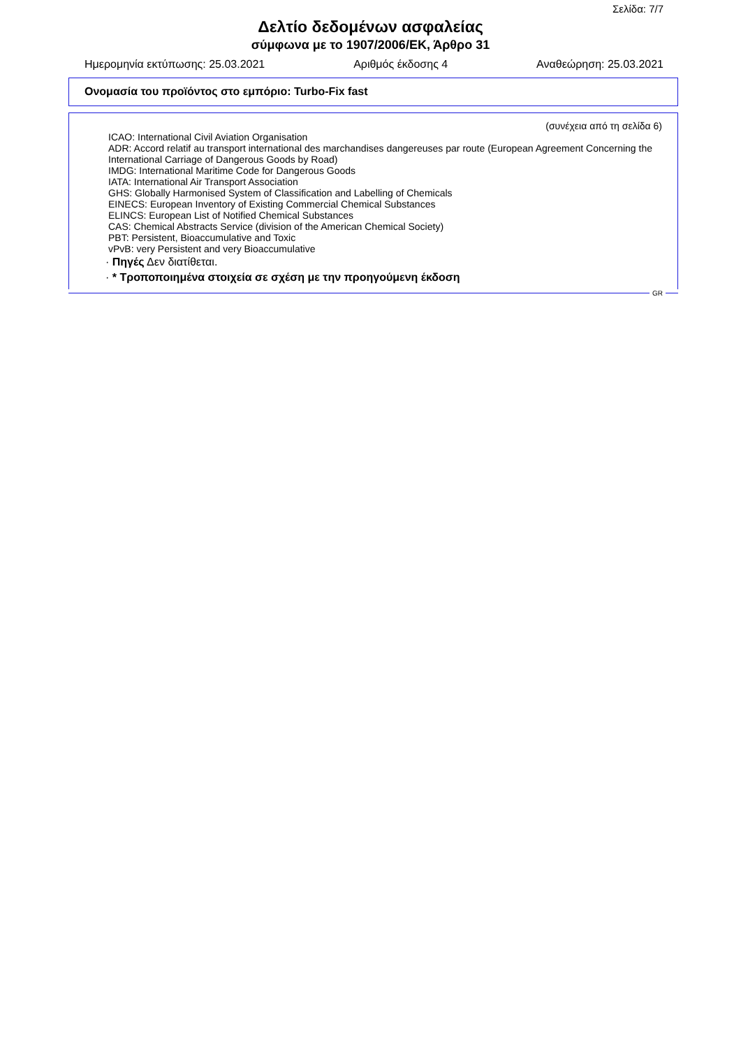Σελίδα: 7/7
Δελτίο δεδομένων ασφαλείας
σύμφωνα με το 1907/2006/ΕΚ, Άρθρο 31
Ημερομηνία εκτύπωσης: 25.03.2021 Αριθμός έκδοσης 4 Αναθεώρηση: 25.03.2021
Ονομασία του προϊόντος στο εμπόριο: Turbo-Fix fast
(συνέχεια από τη σελίδα 6)
ICAO: International Civil Aviation Organisation
ADR: Accord relatif au transport international des marchandises dangereuses par route (European Agreement Concerning the International Carriage of Dangerous Goods by Road)
IMDG: International Maritime Code for Dangerous Goods
IATA: International Air Transport Association
GHS: Globally Harmonised System of Classification and Labelling of Chemicals
EINECS: European Inventory of Existing Commercial Chemical Substances
ELINCS: European List of Notified Chemical Substances
CAS: Chemical Abstracts Service (division of the American Chemical Society)
PBT: Persistent, Bioaccumulative and Toxic
vPvB: very Persistent and very Bioaccumulative
· Πηγές Δεν διατίθεται.
· * Τροποποιημένα στοιχεία σε σχέση με την προηγούμενη έκδοση
GR